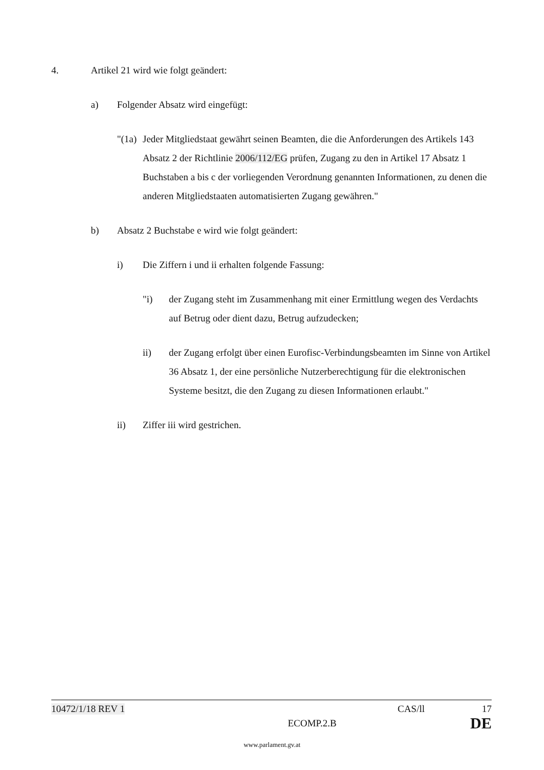4. Artikel 21 wird wie folgt geändert:
a) Folgender Absatz wird eingefügt:
"(1a)
Jeder Mitgliedstaat gewährt seinen Beamten, die die Anforderungen des Artikels 143 Absatz 2 der Richtlinie 2006/112/EG prüfen, Zugang zu den in Artikel 17 Absatz 1 Buchstaben a bis c der vorliegenden Verordnung genannten Informationen, zu denen die anderen Mitgliedstaaten automatisierten Zugang gewähren."
b) Absatz 2 Buchstabe e wird wie folgt geändert:
i) Die Ziffern i und ii erhalten folgende Fassung:
"i) der Zugang steht im Zusammenhang mit einer Ermittlung wegen des Verdachts auf Betrug oder dient dazu, Betrug aufzudecken;
ii) der Zugang erfolgt über einen Eurofisc-Verbindungsbeamten im Sinne von Artikel 36 Absatz 1, der eine persönliche Nutzerberechtigung für die elektronischen Systeme besitzt, die den Zugang zu diesen Informationen erlaubt."
ii) Ziffer iii wird gestrichen.
10472/1/18 REV 1 CAS/ll 17
ECOMP.2.B DE
www.parlament.gv.at